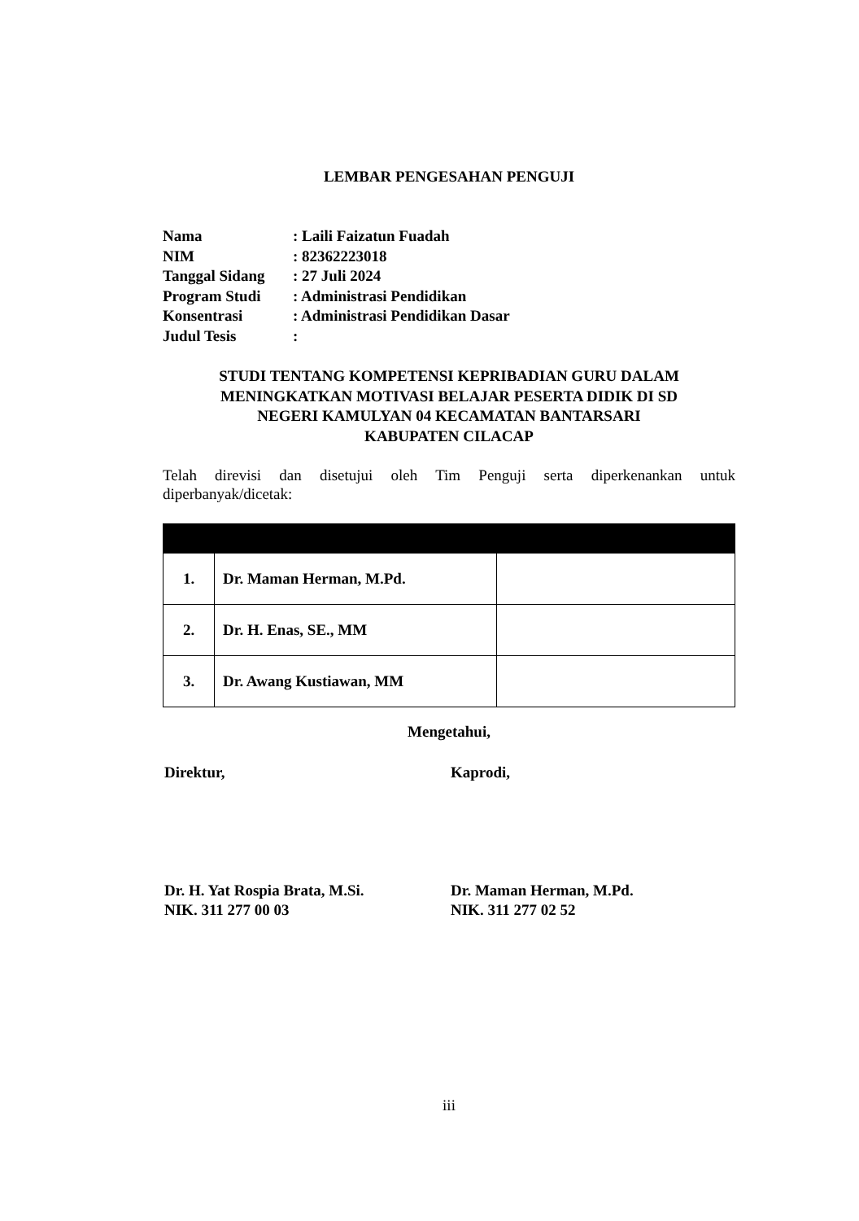LEMBAR PENGESAHAN PENGUJI
| Nama | : Laili Faizatun Fuadah |
| NIM | : 82362223018 |
| Tanggal Sidang | : 27 Juli 2024 |
| Program Studi | : Administrasi Pendidikan |
| Konsentrasi | : Administrasi Pendidikan Dasar |
| Judul Tesis | : |
STUDI TENTANG KOMPETENSI KEPRIBADIAN GURU DALAM
MENINGKATKAN MOTIVASI BELAJAR PESERTA DIDIK DI SD
NEGERI KAMULYAN 04 KECAMATAN BANTARSARI
KABUPATEN CILACAP
Telah direvisi dan disetujui oleh Tim Penguji serta diperkenankan untuk diperbanyak/dicetak:
| 1. | Dr. Maman Herman, M.Pd. | |
| 2. | Dr. H. Enas, SE., MM | |
| 3. | Dr. Awang Kustiawan, MM | |
Mengetahui,
Direktur, Kaprodi,
Dr. H. Yat Rospia Brata, M.Si.
NIK. 311 277 00 03
Dr. Maman Herman, M.Pd.
NIK. 311 277 02 52
iii